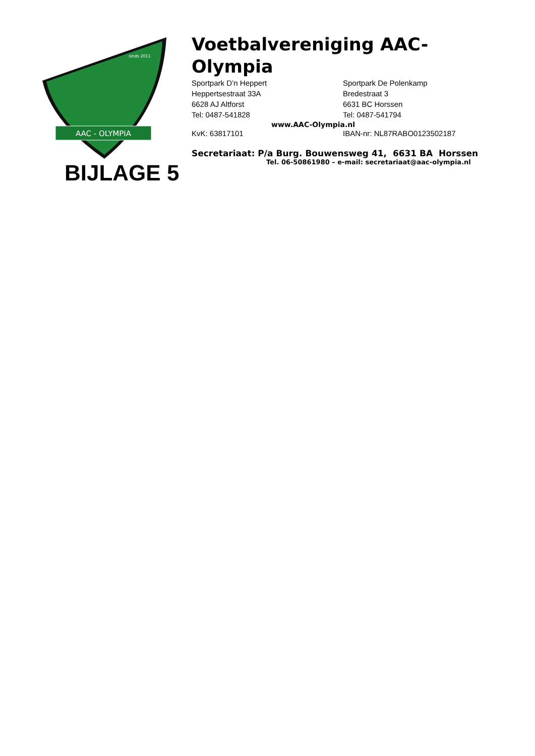AAC - OLYMPIA
sinds 2011
Voetbalvereniging AAC-Olympia
Sportpark D’n Heppert
Heppertsestraat 33A
6628 AJ Altforst
Tel: 0487-541828
Sportpark De Polenkamp
Bredestraat 3
6631 BC Horssen
Tel: 0487-541794
www.AAC-Olympia.nl
KvK: 63817101 IBAN-nr: NL87RABO0123502187
Secretariaat: P/a Burg. Bouwensweg 41, 6631 BA Horssen
Tel. 06-50861980 – e-mail: secretariaat@aac-olympia.nl
BIJLAGE 5